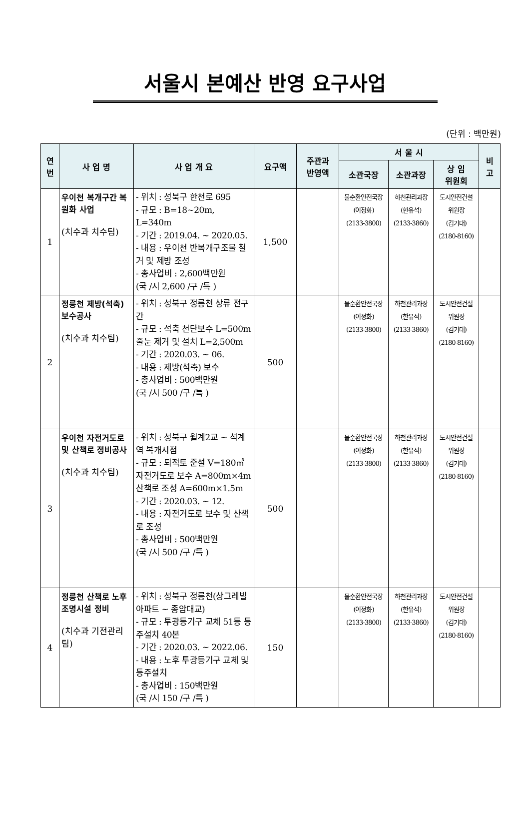서울시 본예산 반영 요구사업
(단위 : 백만원)
| 연 번 | 사 업 명 | 사 업 개 요 | 요구액 | 주관과 반영액 | 서 울 시 | | | 비 고 |
| --- | --- | --- | --- | --- | --- | --- | --- | --- |
| | | | | | 소관국장 | 소관과장 | 상 임 위원회 | |
| 1 | 우이천 복개구간 복원화 사업 (치수과 치수팀) | - 위치 : 성북구 한천로 695 - 규모 : B=18~20m, L=340m - 기간 : 2019.04. ~ 2020.05. - 내용 : 우이천 반복개구조물 철거 및 제방 조성 - 총사업비 : 2,600백만원 (국 /시 2,600 /구 /특 ) | 1,500 | | 물순환안전국장 (이정화) (2133-3800) | 하천관리과장 (한유석) (2133-3860) | 도시안전건설 위원장 (김기대) (2180-8160) | |
| 2 | 정릉천 제방(석축) 보수공사 (치수과 치수팀) | - 위치 : 성북구 정릉천 상류 전구간 - 규모 : 석축 천단보수 L=500m 줄눈 제거 및 설치 L=2,500m - 기간 : 2020.03. ~ 06. - 내용 : 제방(석축) 보수 - 총사업비 : 500백만원 (국 /시 500 /구 /특 ) | 500 | | 물순환안전국장 (이정화) (2133-3800) | 하천관리과장 (한유석) (2133-3860) | 도시안전건설 위원장 (김기대) (2180-8160) | |
| 3 | 우이천 자전거도로 및 산책로 정비공사 (치수과 치수팀) | - 위치 : 성북구 월계2교 ~ 석계역 복개시점 - 규모 : 퇴적토 준설 V=180㎥ 자전거도로 보수 A=800m×4m 산책로 조성 A=600m×1.5m - 기간 : 2020.03. ~ 12. - 내용 : 자전거도로 보수 및 산책로 조성 - 총사업비 : 500백만원 (국 /시 500 /구 /특 ) | 500 | | 물순환안전국장 (이정화) (2133-3800) | 하천관리과장 (한유석) (2133-3860) | 도시안전건설 위원장 (김기대) (2180-8160) | |
| 4 | 정릉천 산책로 노후 조명시설 정비 (치수과 기전관리팀) | - 위치 : 성북구 정릉천(상그레빌 아파트 ~ 종암대교) - 규모 : 투광등기구 교체 51등 등주설치 40본 - 기간 : 2020.03. ~ 2022.06. - 내용 : 노후 투광등기구 교체 및 등주설치 - 총사업비 : 150백만원 (국 /시 150 /구 /특 ) | 150 | | 물순환안전국장 (이정화) (2133-3800) | 하천관리과장 (한유석) (2133-3860) | 도시안전건설 위원장 (김기대) (2180-8160) | |